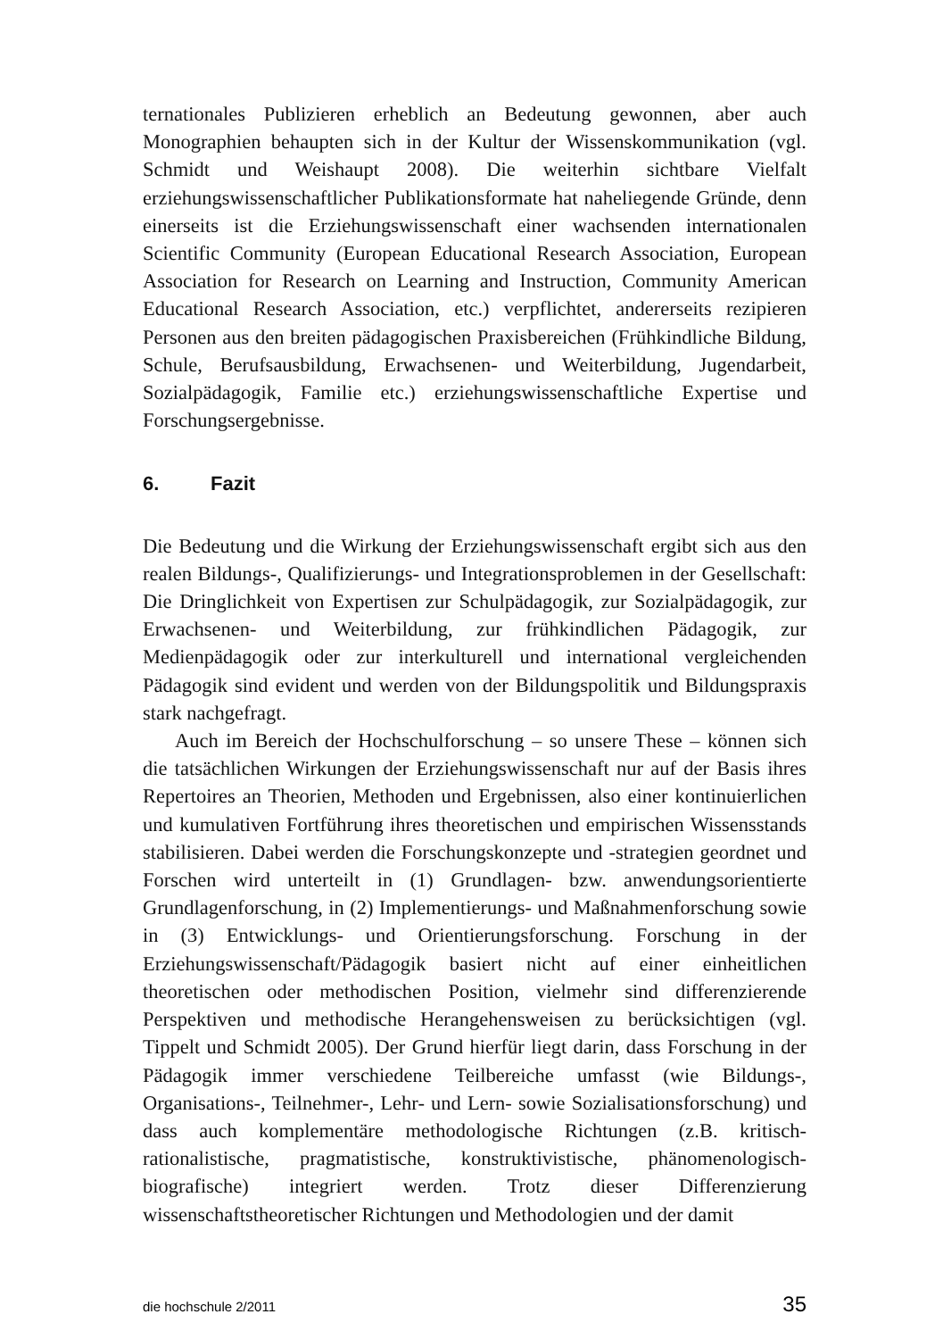ternationales Publizieren erheblich an Bedeutung gewonnen, aber auch Monographien behaupten sich in der Kultur der Wissenskommunikation (vgl. Schmidt und Weishaupt 2008). Die weiterhin sichtbare Vielfalt erziehungswissenschaftlicher Publikationsformate hat naheliegende Gründe, denn einerseits ist die Erziehungswissenschaft einer wachsenden internationalen Scientific Community (European Educational Research Association, European Association for Research on Learning and Instruction, Community American Educational Research Association, etc.) verpflichtet, andererseits rezipieren Personen aus den breiten pädagogischen Praxisbereichen (Frühkindliche Bildung, Schule, Berufsausbildung, Erwachsenen- und Weiterbildung, Jugendarbeit, Sozialpädagogik, Familie etc.) erziehungswissenschaftliche Expertise und Forschungsergebnisse.
6. Fazit
Die Bedeutung und die Wirkung der Erziehungswissenschaft ergibt sich aus den realen Bildungs-, Qualifizierungs- und Integrationsproblemen in der Gesellschaft: Die Dringlichkeit von Expertisen zur Schulpädagogik, zur Sozialpädagogik, zur Erwachsenen- und Weiterbildung, zur frühkindlichen Pädagogik, zur Medienpädagogik oder zur interkulturell und international vergleichenden Pädagogik sind evident und werden von der Bildungspolitik und Bildungspraxis stark nachgefragt.
Auch im Bereich der Hochschulforschung – so unsere These – können sich die tatsächlichen Wirkungen der Erziehungswissenschaft nur auf der Basis ihres Repertoires an Theorien, Methoden und Ergebnissen, also einer kontinuierlichen und kumulativen Fortführung ihres theoretischen und empirischen Wissensstands stabilisieren. Dabei werden die Forschungskonzepte und -strategien geordnet und Forschen wird unterteilt in (1) Grundlagen- bzw. anwendungsorientierte Grundlagenforschung, in (2) Implementierungs- und Maßnahmenforschung sowie in (3) Entwicklungs- und Orientierungsforschung. Forschung in der Erziehungswissenschaft/Pädagogik basiert nicht auf einer einheitlichen theoretischen oder methodischen Position, vielmehr sind differenzierende Perspektiven und methodische Herangehensweisen zu berücksichtigen (vgl. Tippelt und Schmidt 2005). Der Grund hierfür liegt darin, dass Forschung in der Pädagogik immer verschiedene Teilbereiche umfasst (wie Bildungs-, Organisations-, Teilnehmer-, Lehr- und Lern- sowie Sozialisationsforschung) und dass auch komplementäre methodologische Richtungen (z.B. kritisch-rationalistische, pragmatistische, konstruktivistische, phänomenologisch-biografische) integriert werden. Trotz dieser Differenzierung wissenschaftstheoretischer Richtungen und Methodologien und der damit
die hochschule 2/2011 35